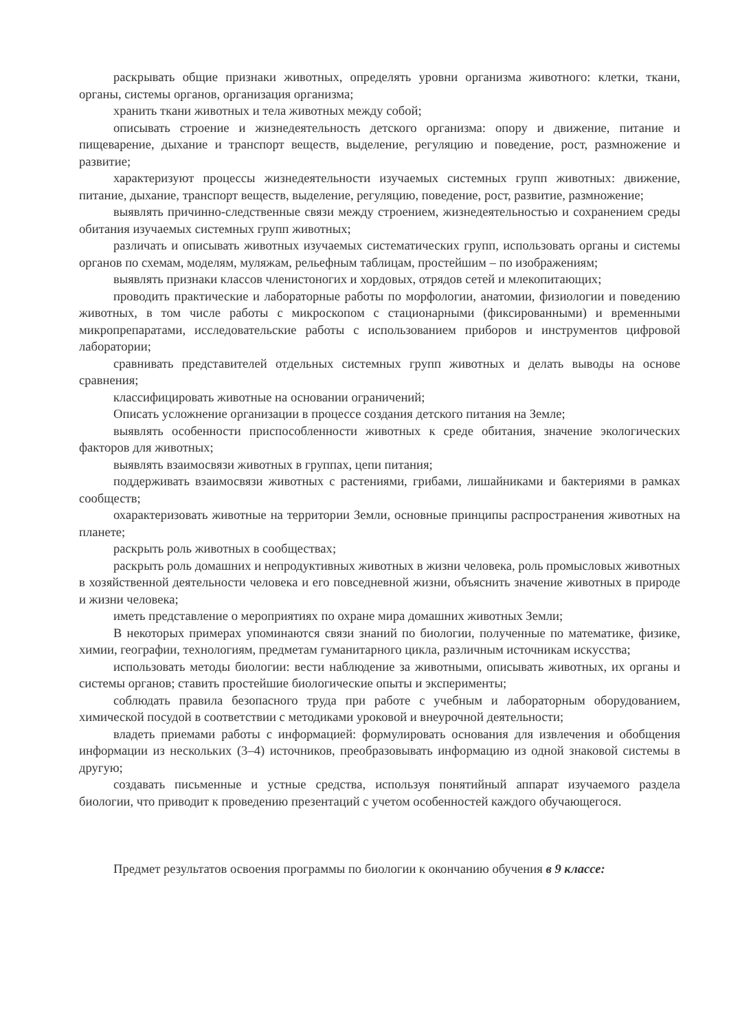раскрывать общие признаки животных, определять уровни организма животного: клетки, ткани, органы, системы органов, организация организма;
хранить ткани животных и тела животных между собой;
описывать строение и жизнедеятельность детского организма: опору и движение, питание и пищеварение, дыхание и транспорт веществ, выделение, регуляцию и поведение, рост, размножение и развитие;
характеризуют процессы жизнедеятельности изучаемых системных групп животных: движение, питание, дыхание, транспорт веществ, выделение, регуляцию, поведение, рост, развитие, размножение;
выявлять причинно-следственные связи между строением, жизнедеятельностью и сохранением среды обитания изучаемых системных групп животных;
различать и описывать животных изучаемых систематических групп, использовать органы и системы органов по схемам, моделям, муляжам, рельефным таблицам, простейшим – по изображениям;
выявлять признаки классов членистоногих и хордовых, отрядов сетей и млекопитающих;
проводить практические и лабораторные работы по морфологии, анатомии, физиологии и поведению животных, в том числе работы с микроскопом с стационарными (фиксированными) и временными микропрепаратами, исследовательские работы с использованием приборов и инструментов цифровой лаборатории;
сравнивать представителей отдельных системных групп животных и делать выводы на основе сравнения;
классифицировать животные на основании ограничений;
Описать усложнение организации в процессе создания детского питания на Земле;
выявлять особенности приспособленности животных к среде обитания, значение экологических факторов для животных;
выявлять взаимосвязи животных в группах, цепи питания;
поддерживать взаимосвязи животных с растениями, грибами, лишайниками и бактериями в рамках сообществ;
охарактеризовать животные на территории Земли, основные принципы распространения животных на планете;
раскрыть роль животных в сообществах;
раскрыть роль домашних и непродуктивных животных в жизни человека, роль промысловых животных в хозяйственной деятельности человека и его повседневной жизни, объяснить значение животных в природе и жизни человека;
иметь представление о мероприятиях по охране мира домашних животных Земли;
В некоторых примерах упоминаются связи знаний по биологии, полученные по математике, физике, химии, географии, технологиям, предметам гуманитарного цикла, различным источникам искусства;
использовать методы биологии: вести наблюдение за животными, описывать животных, их органы и системы органов; ставить простейшие биологические опыты и эксперименты;
соблюдать правила безопасного труда при работе с учебным и лабораторным оборудованием, химической посудой в соответствии с методиками уроковой и внеурочной деятельности;
владеть приемами работы с информацией: формулировать основания для извлечения и обобщения информации из нескольких (3–4) источников, преобразовывать информацию из одной знаковой системы в другую;
создавать письменные и устные средства, используя понятийный аппарат изучаемого раздела биологии, что приводит к проведению презентаций с учетом особенностей каждого обучающегося.
Предмет результатов освоения программы по биологии к окончанию обучения в 9 классе: